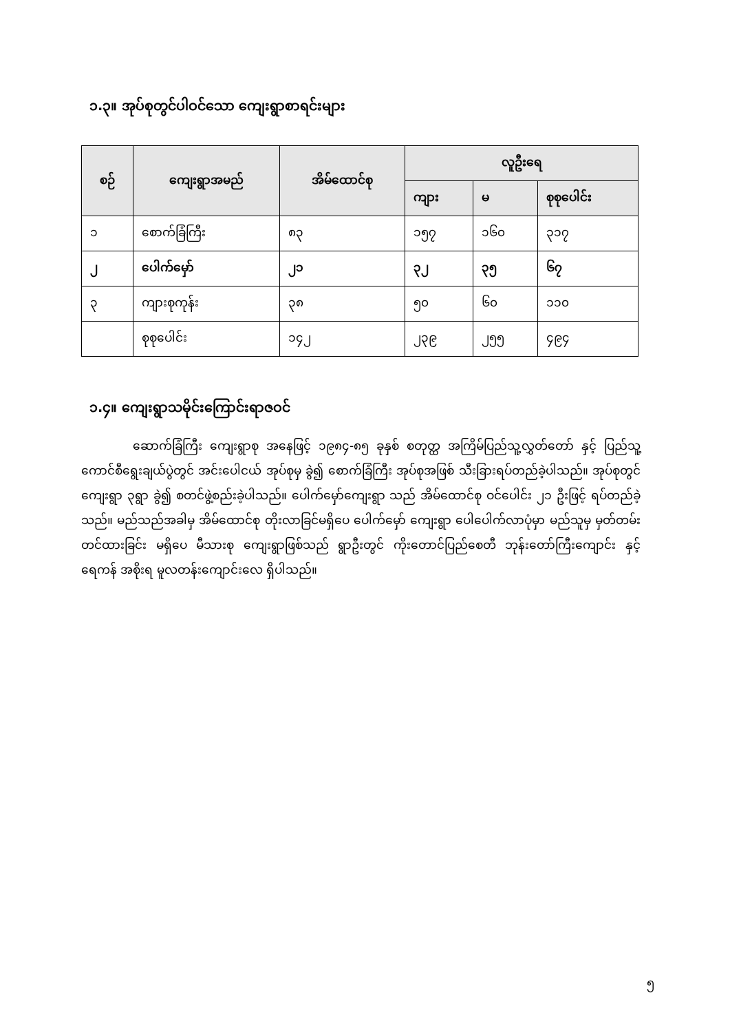၁.၃။ အုပ်စုတွင်ပါဝင်သော ကျေးရွာစာရင်းများ
| စဉ် | ကျေးရွာအမည် | အိမ်ထောင်စု | လူဦးရေ | | |
| --- | --- | --- | --- | --- | --- |
| | | | ကျား | မ | စုစုပေါင်း |
| ၁ | စောက်ခြံကြီး | ၈၃ | ၁၅၇ | ၁၆၀ | ၃၁၇ |
| ၂ | ပေါက်မှော် | ၂၁ | ၃၂ | ၃၅ | ၆၇ |
| ၃ | ကျားစုကုန်း | ၃၈ | ၅၀ | ၆၀ | ၁၁၀ |
| | စုစုပေါင်း | ၁၄၂ | ၂၃၉ | ၂၅၅ | ၄၉၄ |
၁.၄။ ကျေးရွာသမိုင်းကြောင်းရာဇဝင်
ဆောက်ခြံကြီး ကျေးရွာစု အနေဖြင့် ၁၉၈၄-၈၅ ခုနှစ် စတုတ္ထ အကြိမ်ပြည်သူ့လွှတ်တော် နှင့် ပြည်သူ့ ကောင်စီရွေးချယ်ပွဲတွင် အင်းပေါငယ် အုပ်စုမှ ခွဲ၍ စောက်ခြံကြီး အုပ်စုအဖြစ် သီးခြားရပ်တည်ခဲ့ပါသည်။ အုပ်စုတွင် ကျေးရွာ ၃ရွာ ခွဲ၍ စတင်ဖွဲ့စည်းခဲ့ပါသည်။ ပေါက်မှော်ကျေးရွာ သည် အိမ်ထောင်စု ဝင်ပေါင်း ၂၁ ဦးဖြင့် ရပ်တည်ခဲ့သည်။ မည်သည်အခါမှ အိမ်ထောင်စု တိုးလာခြင်မရှိပေ ပေါက်မှော် ကျေးရွာ ပေါပေါက်လာပုံမှာ မည်သူမှ မှတ်တမ်းတင်ထားခြင်း မရှိပေ မီသားစု ကျေးရွာဖြစ်သည် ရွာဦးတွင် ကိုးတောင်ပြည်စေတီ ဘုန်းတော်ကြီးကျောင်း နှင့် ရေကန် အစိုးရ မူလတန်းကျောင်းလေ ရှိပါသည်။
၅